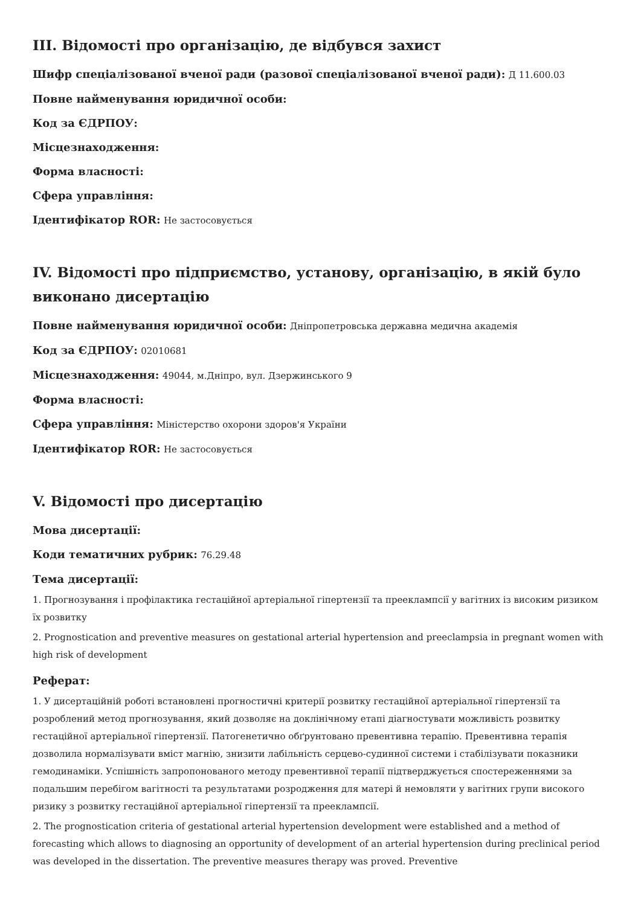III. Відомості про організацію, де відбувся захист
Шифр спеціалізованої вченої ради (разової спеціалізованої вченої ради): Д 11.600.03
Повне найменування юридичної особи:
Код за ЄДРПОУ:
Місцезнаходження:
Форма власності:
Сфера управління:
Ідентифікатор ROR: Не застосовується
IV. Відомості про підприємство, установу, організацію, в якій було виконано дисертацію
Повне найменування юридичної особи: Дніпропетровська державна медична академія
Код за ЄДРПОУ: 02010681
Місцезнаходження: 49044, м.Дніпро, вул. Дзержинського 9
Форма власності:
Сфера управління: Міністерство охорони здоров'я України
Ідентифікатор ROR: Не застосовується
V. Відомості про дисертацію
Мова дисертації:
Коди тематичних рубрик: 76.29.48
Тема дисертації:
1. Прогнозування і профілактика гестаційної артеріальної гіпертензії та прееклампсії у вагітних із високим ризиком їх розвитку
2. Prognostication and preventive measures on gestational arterial hypertension and preeclampsia in pregnant women with high risk of development
Реферат:
1. У дисертаційній роботі встановлені прогностичні критерії розвитку гестаційної артеріальної гіпертензії та розроблений метод прогнозування, який дозволяє на доклінічному етапі діагностувати можливість розвитку гестаційної артеріальної гіпертензії. Патогенетично обґрунтовано превентивна терапію. Превентивна терапія дозволила нормалізувати вміст магнію, знизити лабільність серцево-судинної системи і стабілізувати показники гемодинаміки. Успішність запропонованого методу превентивної терапії підтверджується спостереженнями за подальшим перебігом вагітності та результатами розродження для матері й немовляти у вагітних групи високого ризику з розвитку гестаційної артеріальної гіпертензії та прееклампсії.
2. The prognostication criteria of gestational arterial hypertension development were established and a method of forecasting which allows to diagnosing an opportunity of development of an arterial hypertension during preclinical period was developed in the dissertation. The preventive measures therapy was proved. Preventive